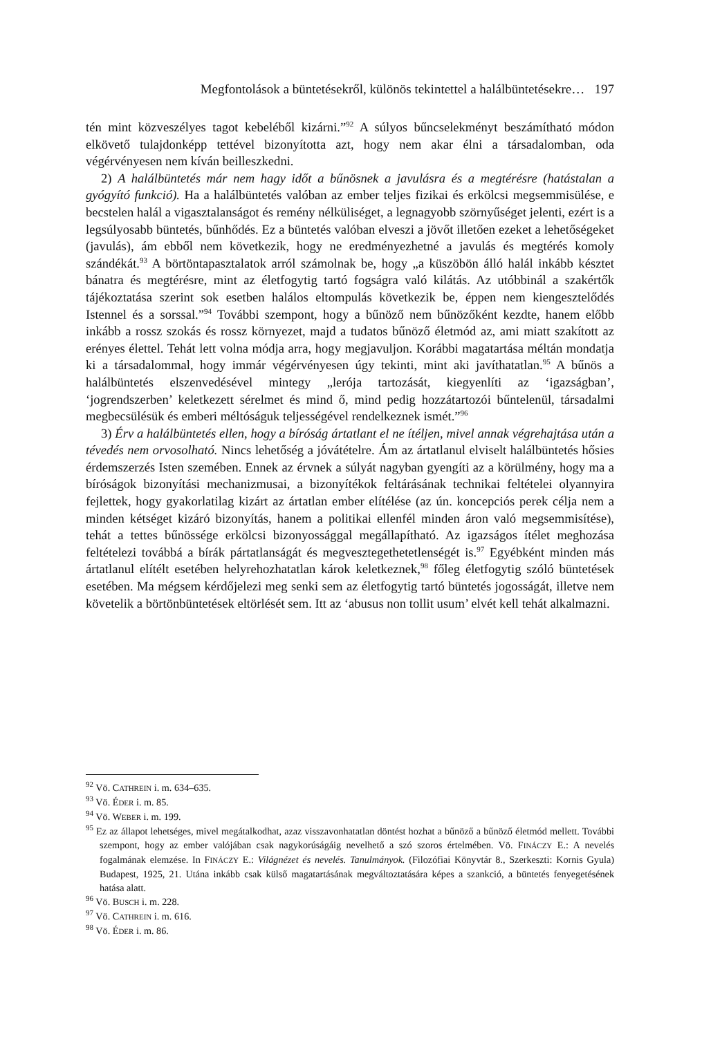Megfontolások a büntetésekről, különös tekintettel a halálbüntetésekre… 197
tén mint közveszélyes tagot kebeléből kizárni.”<sup>92</sup> A súlyos bűncselekményt beszámítható módon elkövető tulajdonképp tettével bizonyította azt, hogy nem akar élni a társadalomban, oda végérvényesen nem kíván beilleszkedni.
2) A halálbüntetés már nem hagy időt a bűnösnek a javulásra és a megtérésre (hatástalan a gyógyító funkció). Ha a halálbüntetés valóban az ember teljes fizikai és erkölcsi megsemmisülése, e becstelen halál a vigasztalanságot és remény nélküliséget, a legnagyobb szörnyűséget jelenti, ezért is a legsúlyosabb büntetés, bűnhődés. Ez a büntetés valóban elveszi a jövőt illetően ezeket a lehetőségeket (javulás), ám ebből nem következik, hogy ne eredményezhetné a javulás és megtérés komoly szándékát.<sup>93</sup> A börtöntapasztalatok arról számolnak be, hogy „a küszöbön álló halál inkább késztet bánatra és megtérésre, mint az életfogytig tartó fogságra való kilátás. Az utóbbinál a szakértők tájékoztatása szerint sok esetben halálos eltompulás következik be, éppen nem kiengesztelődés Istennel és a sorssal.”<sup>94</sup> További szempont, hogy a bűnöző nem bűnözőként kezdte, hanem előbb inkább a rossz szokás és rossz környezet, majd a tudatos bűnöző életmód az, ami miatt szakított az erényes élettel. Tehát lett volna módja arra, hogy megjavuljon. Korábbi magatartása méltán mondatja ki a társadalommal, hogy immár végérvényesen úgy tekinti, mint aki javíthatatlan.<sup>95</sup> A bűnös a halálbüntetés elszenvedésével mintegy „lerója tartozását, kiegyenlíti az ‘igazságban’, ‘jogrendszerben’ keletkezett sérelmet és mind ő, mind pedig hozzátartozói bűntelenül, társadalmi megbecsülésük és emberi méltóságuk teljességével rendelkeznek ismét.”<sup>96</sup>
3) Érv a halálbüntetés ellen, hogy a bíróság ártatlant el ne ítéljen, mivel annak végrehajtása után a tévedés nem orvosolható. Nincs lehetőség a jóvátételre. Ám az ártatlanul elviselt halálbüntetés hősies érdemszerzés Isten szemében. Ennek az érvnek a súlyát nagyban gyengíti az a körülmény, hogy ma a bíróságok bizonyítási mechanizmusai, a bizonyítékok feltárásának technikai feltételei olyannyira fejlettek, hogy gyakorlatilag kizárt az ártatlan ember elítélése (az ún. koncepciós perek célja nem a minden kétséget kizáró bizonyítás, hanem a politikai ellenfél minden áron való megsemmisítése), tehát a tettes bűnössége erkölcsi bizonyossággal megállapítható. Az igazságos ítélet meghozása feltételezi továbbá a bírák pártatlanságát és megvesztegethetetlenségét is.<sup>97</sup> Egyébként minden más ártatlanul elítélt esetében helyrehozhatatlan károk keletkeznek,<sup>98</sup> főleg életfogytig szóló büntetések esetében. Ma mégsem kérdőjelezi meg senki sem az életfogytig tartó büntetés jogosságát, illetve nem követelik a börtönbüntetések eltörlését sem. Itt az ‘abusus non tollit usum’ elvét kell tehát alkalmazni.
<sup>92</sup> Vö. CATHREIN i. m. 634–635.
<sup>93</sup> Vö. ÉDER i. m. 85.
<sup>94</sup> Vö. WEBER i. m. 199.
<sup>95</sup> Ez az állapot lehetséges, mivel megátalkodhat, azaz visszavonhatatlan döntést hozhat a bűnöző a bűnöző életmód mellett. További szempont, hogy az ember valójában csak nagykorúságáig nevelhető a szó szoros értelmében. Vö. FINÁCZY E.: A nevelés fogalmának elemzése. In FINÁCZY E.: Világnézet és nevelés. Tanulmányok. (Filozófiai Könyvtár 8., Szerkeszti: Kornis Gyula) Budapest, 1925, 21. Utána inkább csak külső magatartásának megváltoztatására képes a szankció, a büntetés fenyegetésének hatása alatt.
<sup>96</sup> Vö. BUSCH i. m. 228.
<sup>97</sup> Vö. CATHREIN i. m. 616.
<sup>98</sup> Vö. ÉDER i. m. 86.